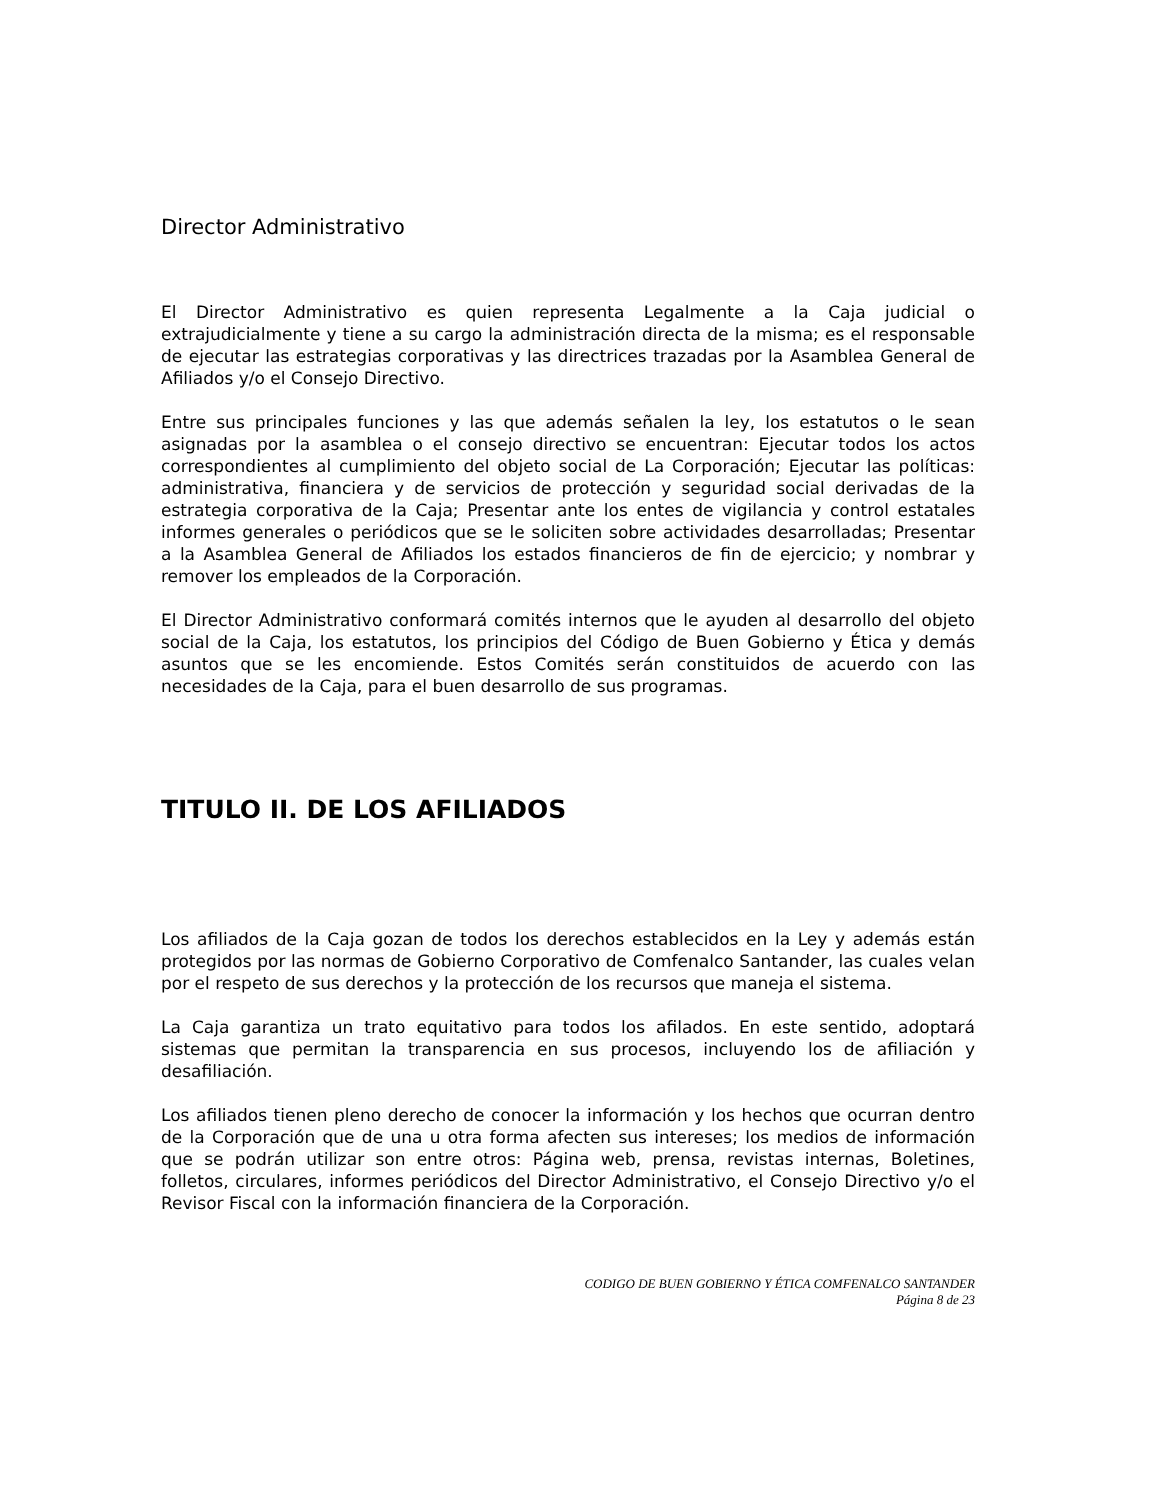Director Administrativo
El Director Administrativo es quien representa Legalmente a la Caja judicial o extrajudicialmente y tiene a su cargo la administración directa de la misma; es el responsable de ejecutar las estrategias corporativas y las directrices trazadas por la Asamblea General de Afiliados y/o el Consejo Directivo.
Entre sus principales funciones y las que además señalen la ley, los estatutos o le sean asignadas por la asamblea o el consejo directivo se encuentran: Ejecutar todos los actos correspondientes al cumplimiento del objeto social de La Corporación; Ejecutar las políticas: administrativa, financiera y de servicios de protección y seguridad social derivadas de la estrategia corporativa de la Caja; Presentar ante los entes de vigilancia y control estatales informes generales o periódicos que se le soliciten sobre actividades desarrolladas; Presentar a la Asamblea General de Afiliados los estados financieros de fin de ejercicio; y nombrar y remover los empleados de la Corporación.
El Director Administrativo conformará comités internos que le ayuden al desarrollo del objeto social de la Caja, los estatutos, los principios del Código de Buen Gobierno y Ética y demás asuntos que se les encomiende. Estos Comités serán constituidos de acuerdo con las necesidades de la Caja, para el buen desarrollo de sus programas.
TITULO II. DE LOS AFILIADOS
Los afiliados de la Caja gozan de todos los derechos establecidos en la Ley y además están protegidos por las normas de Gobierno Corporativo de Comfenalco Santander, las cuales velan por el respeto de sus derechos y la protección de los recursos que maneja el sistema.
La Caja garantiza un trato equitativo para todos los afilados. En este sentido, adoptará sistemas que permitan la transparencia en sus procesos, incluyendo los de afiliación y desafiliación.
Los afiliados tienen pleno derecho de conocer la información y los hechos que ocurran dentro de la Corporación que de una u otra forma afecten sus intereses; los medios de información que se podrán utilizar son entre otros: Página web, prensa, revistas internas, Boletines, folletos, circulares, informes periódicos del Director Administrativo, el Consejo Directivo y/o el Revisor Fiscal con la información financiera de la Corporación.
CODIGO DE BUEN GOBIERNO Y ÉTICA COMFENALCO SANTANDER
Página 8 de 23